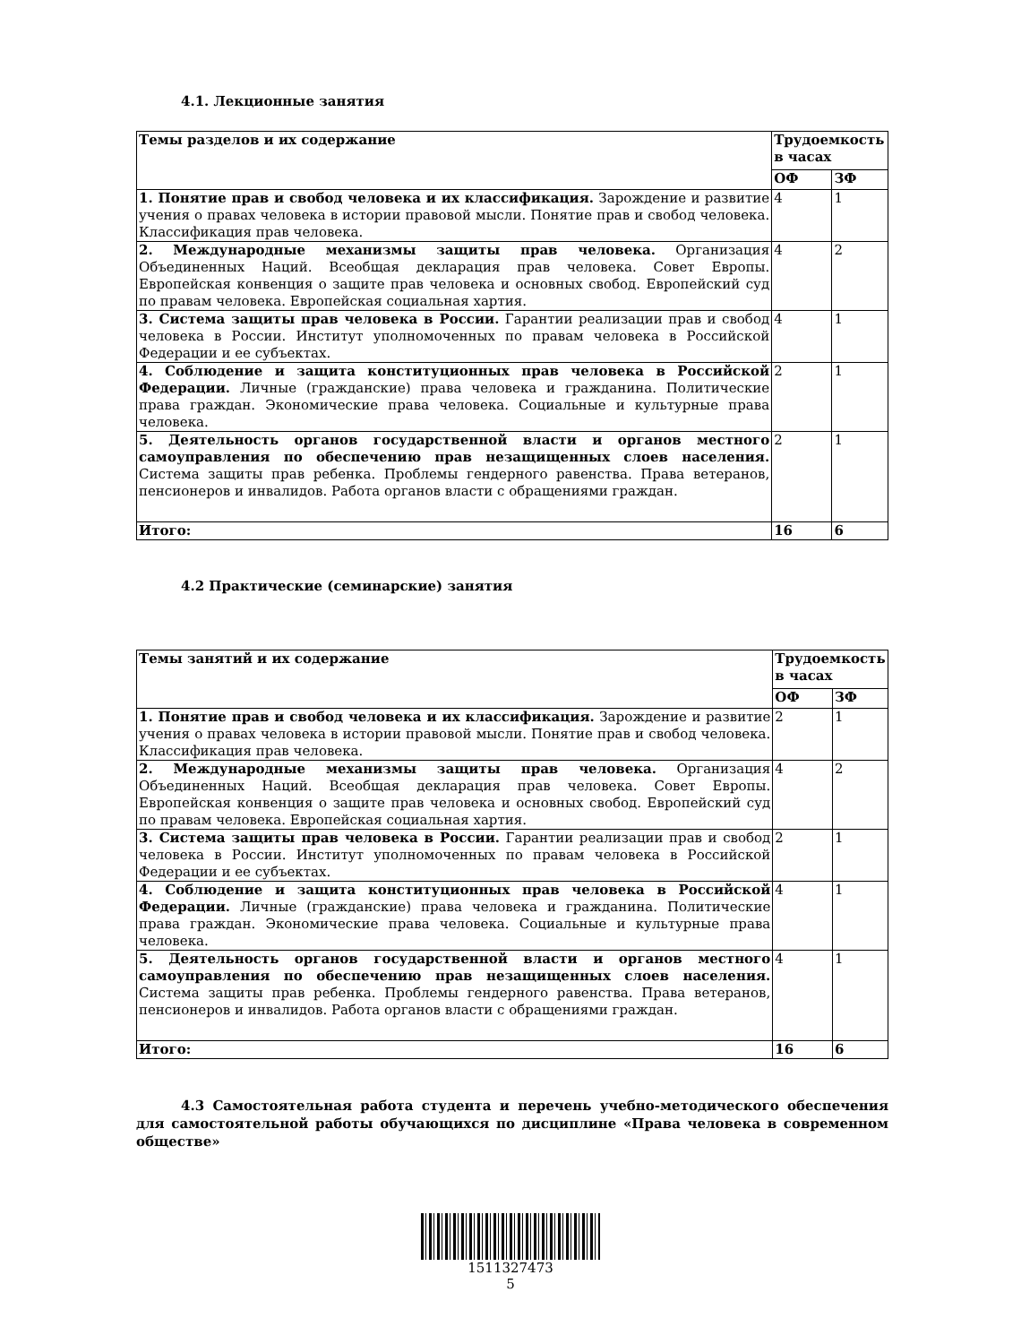4.1. Лекционные занятия
| Темы разделов и их содержание | Трудоемкость в часах | |
| --- | --- | --- |
| | ОФ | ЗФ |
| 1. Понятие прав и свобод человека и их классификация. Зарождение и развитие учения о правах человека в истории правовой мысли. Понятие прав и свобод человека. Классификация прав человека. | 4 | 1 |
| 2. Международные механизмы защиты прав человека. Организация Объединенных Наций. Всеобщая декларация прав человека. Совет Европы. Европейская конвенция о защите прав человека и основных свобод. Европейский суд по правам человека. Европейская социальная хартия. | 4 | 2 |
| 3. Система защиты прав человека в России. Гарантии реализации прав и свобод человека в России. Институт уполномоченных по правам человека в Российской Федерации и ее субъектах. | 4 | 1 |
| 4. Соблюдение и защита конституционных прав человека в Российской Федерации. Личные (гражданские) права человека и гражданина. Политические права граждан. Экономические права человека. Социальные и культурные права человека. | 2 | 1 |
| 5. Деятельность органов государственной власти и органов местного самоуправления по обеспечению прав незащищенных слоев населения. Система защиты прав ребенка. Проблемы гендерного равенства. Права ветеранов, пенсионеров и инвалидов. Работа органов власти с обращениями граждан. | 2 | 1 |
| Итого: | 16 | 6 |
4.2 Практические (семинарские) занятия
| Темы занятий и их содержание | Трудоемкость в часах | |
| --- | --- | --- |
| | ОФ | ЗФ |
| 1. Понятие прав и свобод человека и их классификация. Зарождение и развитие учения о правах человека в истории правовой мысли. Понятие прав и свобод человека. Классификация прав человека. | 2 | 1 |
| 2. Международные механизмы защиты прав человека. Организация Объединенных Наций. Всеобщая декларация прав человека. Совет Европы. Европейская конвенция о защите прав человека и основных свобод. Европейский суд по правам человека. Европейская социальная хартия. | 4 | 2 |
| 3. Система защиты прав человека в России. Гарантии реализации прав и свобод человека в России. Институт уполномоченных по правам человека в Российской Федерации и ее субъектах. | 2 | 1 |
| 4. Соблюдение и защита конституционных прав человека в Российской Федерации. Личные (гражданские) права человека и гражданина. Политические права граждан. Экономические права человека. Социальные и культурные права человека. | 4 | 1 |
| 5. Деятельность органов государственной власти и органов местного самоуправления по обеспечению прав незащищенных слоев населения. Система защиты прав ребенка. Проблемы гендерного равенства. Права ветеранов, пенсионеров и инвалидов. Работа органов власти с обращениями граждан. | 4 | 1 |
| Итого: | 16 | 6 |
4.3 Самостоятельная работа студента и перечень учебно-методического обеспечения для самостоятельной работы обучающихся по дисциплине «Права человека в современном обществе»
1511327473
5